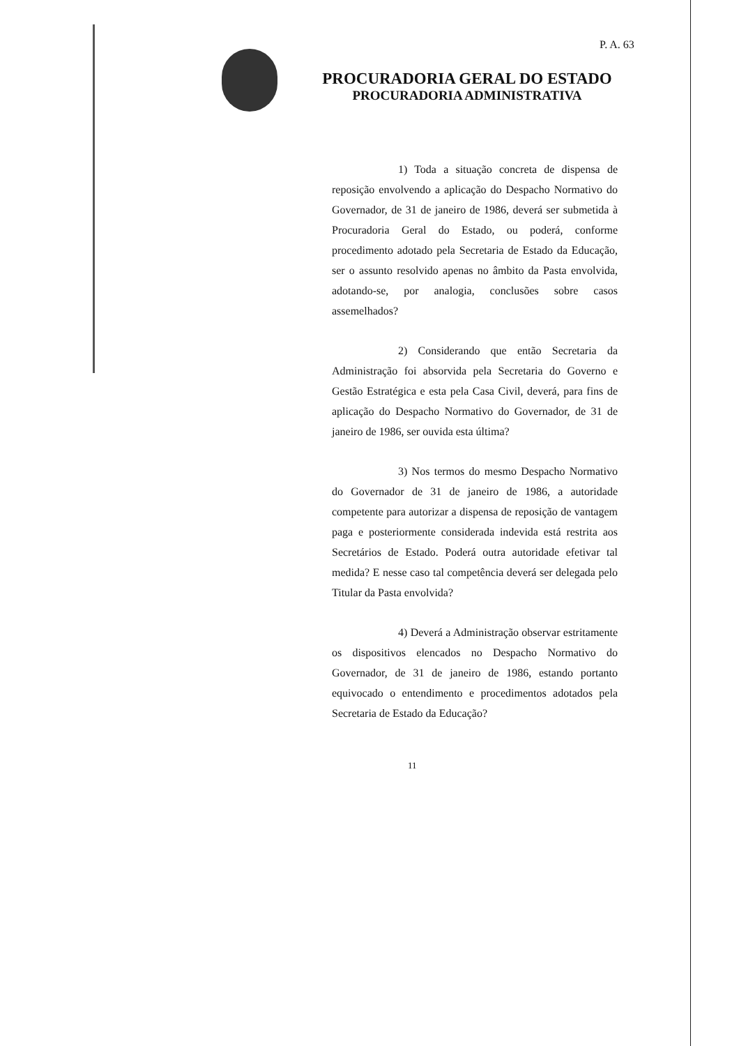P. A. 63
PROCURADORIA GERAL DO ESTADO
PROCURADORIA ADMINISTRATIVA
1) Toda a situação concreta de dispensa de reposição envolvendo a aplicação do Despacho Normativo do Governador, de 31 de janeiro de 1986, deverá ser submetida à Procuradoria Geral do Estado, ou poderá, conforme procedimento adotado pela Secretaria de Estado da Educação, ser o assunto resolvido apenas no âmbito da Pasta envolvida, adotando-se, por analogia, conclusões sobre casos assemelhados?
2) Considerando que então Secretaria da Administração foi absorvida pela Secretaria do Governo e Gestão Estratégica e esta pela Casa Civil, deverá, para fins de aplicação do Despacho Normativo do Governador, de 31 de janeiro de 1986, ser ouvida esta última?
3) Nos termos do mesmo Despacho Normativo do Governador de 31 de janeiro de 1986, a autoridade competente para autorizar a dispensa de reposição de vantagem paga e posteriormente considerada indevida está restrita aos Secretários de Estado. Poderá outra autoridade efetivar tal medida? E nesse caso tal competência deverá ser delegada pelo Titular da Pasta envolvida?
4) Deverá a Administração observar estritamente os dispositivos elencados no Despacho Normativo do Governador, de 31 de janeiro de 1986, estando portanto equivocado o entendimento e procedimentos adotados pela Secretaria de Estado da Educação?
11